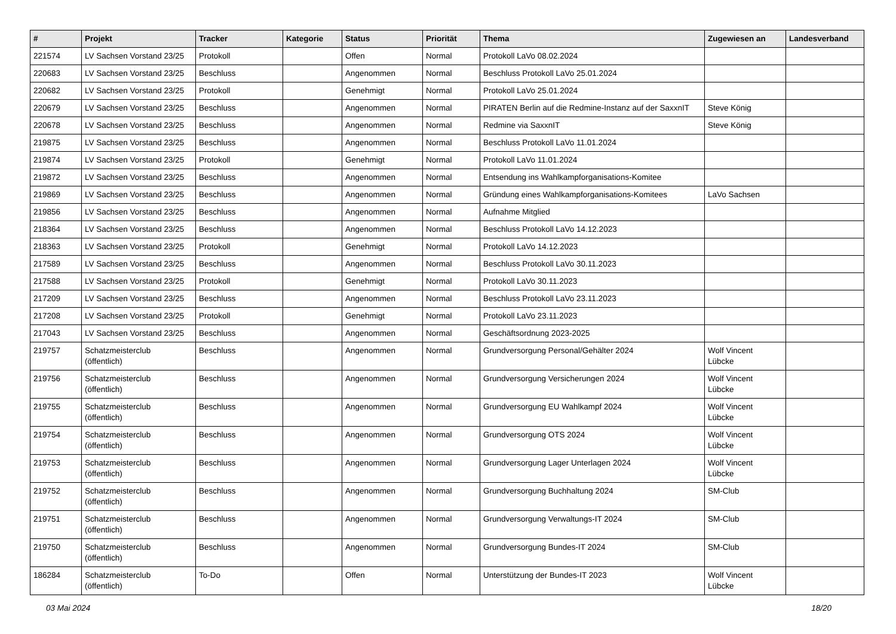| # | Projekt | Tracker | Kategorie | Status | Priorität | Thema | Zugewiesen an | Landesverband |
| --- | --- | --- | --- | --- | --- | --- | --- | --- |
| 221574 | LV Sachsen Vorstand 23/25 | Protokoll | | Offen | Normal | Protokoll LaVo 08.02.2024 | | |
| 220683 | LV Sachsen Vorstand 23/25 | Beschluss | | Angenommen | Normal | Beschluss Protokoll LaVo 25.01.2024 | | |
| 220682 | LV Sachsen Vorstand 23/25 | Protokoll | | Genehmigt | Normal | Protokoll LaVo 25.01.2024 | | |
| 220679 | LV Sachsen Vorstand 23/25 | Beschluss | | Angenommen | Normal | PIRATEN Berlin auf die Redmine-Instanz auf der SaxxnIT | Steve König | |
| 220678 | LV Sachsen Vorstand 23/25 | Beschluss | | Angenommen | Normal | Redmine via SaxxnIT | Steve König | |
| 219875 | LV Sachsen Vorstand 23/25 | Beschluss | | Angenommen | Normal | Beschluss Protokoll LaVo 11.01.2024 | | |
| 219874 | LV Sachsen Vorstand 23/25 | Protokoll | | Genehmigt | Normal | Protokoll LaVo 11.01.2024 | | |
| 219872 | LV Sachsen Vorstand 23/25 | Beschluss | | Angenommen | Normal | Entsendung ins Wahlkampforganisations-Komitee | | |
| 219869 | LV Sachsen Vorstand 23/25 | Beschluss | | Angenommen | Normal | Gründung eines Wahlkampforganisations-Komitees | LaVo Sachsen | |
| 219856 | LV Sachsen Vorstand 23/25 | Beschluss | | Angenommen | Normal | Aufnahme Mitglied | | |
| 218364 | LV Sachsen Vorstand 23/25 | Beschluss | | Angenommen | Normal | Beschluss Protokoll LaVo 14.12.2023 | | |
| 218363 | LV Sachsen Vorstand 23/25 | Protokoll | | Genehmigt | Normal | Protokoll LaVo 14.12.2023 | | |
| 217589 | LV Sachsen Vorstand 23/25 | Beschluss | | Angenommen | Normal | Beschluss Protokoll LaVo 30.11.2023 | | |
| 217588 | LV Sachsen Vorstand 23/25 | Protokoll | | Genehmigt | Normal | Protokoll LaVo 30.11.2023 | | |
| 217209 | LV Sachsen Vorstand 23/25 | Beschluss | | Angenommen | Normal | Beschluss Protokoll LaVo 23.11.2023 | | |
| 217208 | LV Sachsen Vorstand 23/25 | Protokoll | | Genehmigt | Normal | Protokoll LaVo 23.11.2023 | | |
| 217043 | LV Sachsen Vorstand 23/25 | Beschluss | | Angenommen | Normal | Geschäftsordnung 2023-2025 | | |
| 219757 | Schatzmeisterclub (öffentlich) | Beschluss | | Angenommen | Normal | Grundversorgung Personal/Gehälter 2024 | Wolf Vincent Lübcke | |
| 219756 | Schatzmeisterclub (öffentlich) | Beschluss | | Angenommen | Normal | Grundversorgung Versicherungen 2024 | Wolf Vincent Lübcke | |
| 219755 | Schatzmeisterclub (öffentlich) | Beschluss | | Angenommen | Normal | Grundversorgung EU Wahlkampf 2024 | Wolf Vincent Lübcke | |
| 219754 | Schatzmeisterclub (öffentlich) | Beschluss | | Angenommen | Normal | Grundversorgung OTS 2024 | Wolf Vincent Lübcke | |
| 219753 | Schatzmeisterclub (öffentlich) | Beschluss | | Angenommen | Normal | Grundversorgung Lager Unterlagen 2024 | Wolf Vincent Lübcke | |
| 219752 | Schatzmeisterclub (öffentlich) | Beschluss | | Angenommen | Normal | Grundversorgung Buchhaltung 2024 | SM-Club | |
| 219751 | Schatzmeisterclub (öffentlich) | Beschluss | | Angenommen | Normal | Grundversorgung Verwaltungs-IT 2024 | SM-Club | |
| 219750 | Schatzmeisterclub (öffentlich) | Beschluss | | Angenommen | Normal | Grundversorgung Bundes-IT 2024 | SM-Club | |
| 186284 | Schatzmeisterclub (öffentlich) | To-Do | | Offen | Normal | Unterstützung der Bundes-IT 2023 | Wolf Vincent Lübcke | |
03 Mai 2024 18/20